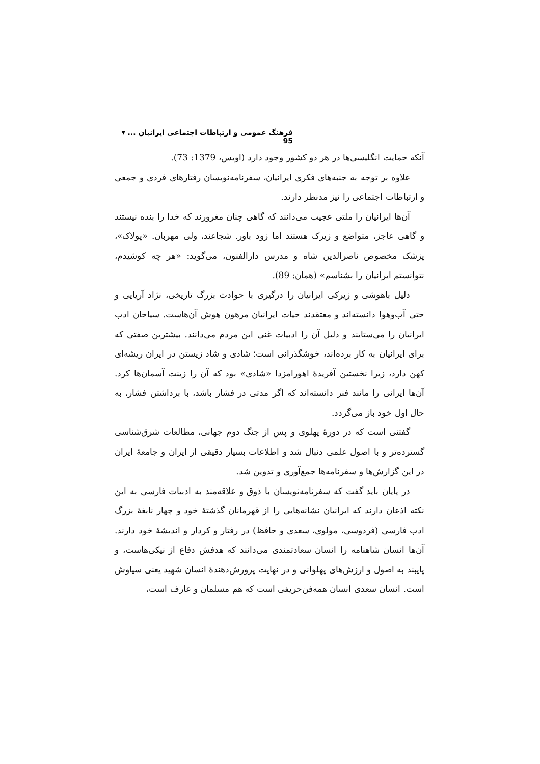فرهنگ عمومی و ارتباطات اجتماعی ایرانیان ... ▾ 95
آنکه حمایت انگلیسی‌ها در هر دو کشور وجود دارد (اویس، 1379: 73).
علاوه بر توجه به جنبه‌های فکری ایرانیان، سفرنامه‌نویسان رفتارهای فردی و جمعی و ارتباطات اجتماعی را نیز مدنظر دارند.
آن‌ها ایرانیان را ملتی عجیب می‌دانند که گاهی چنان مغرورند که خدا را بنده نیستند و گاهی عاجز، متواضع و زیرک هستند اما زود باور. شجاعند، ولی مهربان. «پولاک»، پزشک مخصوص ناصرالدین شاه و مدرس دارالفنون، می‌گوید: «هر چه کوشیدم، نتوانستم ایرانیان را بشناسم» (همان: 89).
دلیل باهوشی و زیرکی ایرانیان را درگیری با حوادث بزرگ تاریخی، نژاد آریایی و حتی آب‌وهوا دانسته‌اند و معتقدند حیات ایرانیان مرهون هوش آن‌هاست. سیاحان ادب ایرانیان را می‌ستایند و دلیل آن را ادبیات غنی این مردم می‌دانند. بیشترین صفتی که برای ایرانیان به کار برده‌اند، خوشگذرانی است؛ شادی و شاد زیستن در ایران ریشه‌ای کهن دارد، زیرا نخستین آفریدهٔ اهورامزدا «شادی» بود که آن را زینت آسمان‌ها کرد. آن‌ها ایرانی را مانند فنر دانسته‌اند که اگر مدتی در فشار باشد، با برداشتن فشار، به حال اول خود باز می‌گردد.
گفتنی است که در دورهٔ پهلوی و پس از جنگ دوم جهانی، مطالعات شرق‌شناسی گسترده‌تر و با اصول علمی دنبال شد و اطلاعات بسیار دقیقی از ایران و جامعهٔ ایران در این گزارش‌ها و سفرنامه‌ها جمع‌آوری و تدوین شد.
در پایان باید گفت که سفرنامه‌نویسان با ذوق و علاقه‌مند به ادبیات فارسی به این نکته اذعان دارند که ایرانیان نشانه‌هایی را از قهرمانان گذشتهٔ خود و چهار نابغهٔ بزرگ ادب فارسی (فردوسی، مولوی، سعدی و حافظ) در رفتار و کردار و اندیشهٔ خود دارند. آن‌ها انسان شاهنامه را انسان سعادتمندی می‌دانند که هدفش دفاع از نیکی‌هاست، و پایبند به اصول و ارزش‌های پهلوانی و در نهایت پرورش‌دهندهٔ انسان شهید یعنی سیاوش است. انسان سعدی انسان همه‌فن‌حریفی است که هم مسلمان و عارف است،